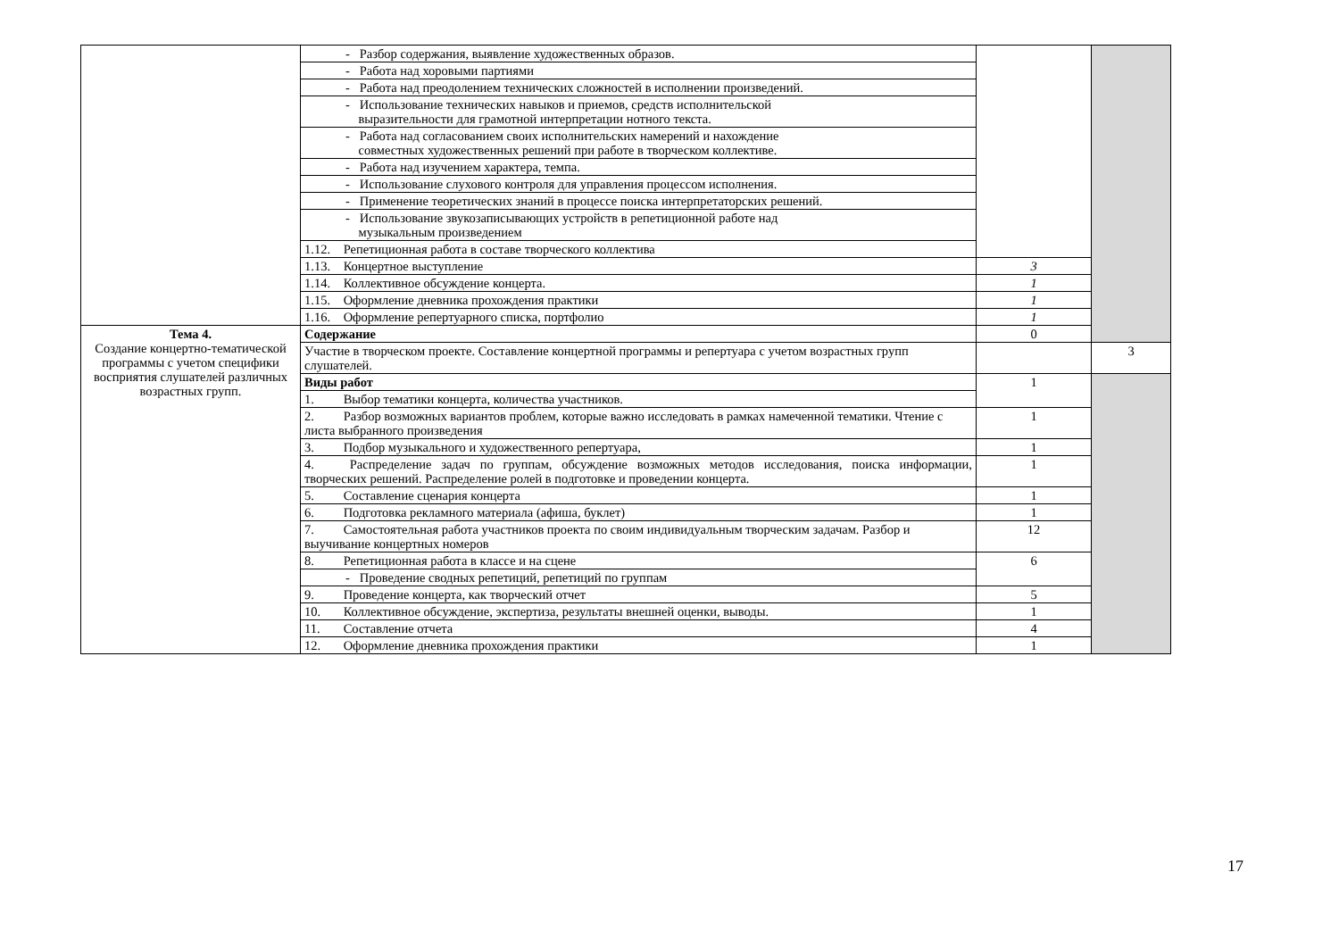| | - Разбор содержания, выявление художественных образов. | | |
| | - Работа над хоровыми партиями | | |
| | - Работа над преодолением технических сложностей в исполнении произведений. | | |
| | - Использование технических навыков и приемов, средств исполнительской выразительности для грамотной интерпретации нотного текста. | | |
| | - Работа над согласованием своих исполнительских намерений и нахождение совместных художественных решений при работе в творческом коллективе. | | |
| | - Работа над изучением характера, темпа. | | |
| | - Использование слухового контроля для управления процессом исполнения. | | |
| | - Применение теоретических знаний в процессе поиска интерпретаторских решений. | | |
| | - Использование звукозаписывающих устройств в репетиционной работе над музыкальным произведением | | |
| | 1.12. Репетиционная работа в составе творческого коллектива | | |
| | 1.13. Концертное выступление | 3 | |
| | 1.14. Коллективное обсуждение концерта. | 1 | |
| | 1.15. Оформление дневника прохождения практики | 1 | |
| | 1.16. Оформление репертуарного списка, портфолио | 1 | |
| Тема 4. Создание концертно-тематической программы с учетом специфики восприятия слушателей различных возрастных групп. | Содержание | 0 | |
| | Участие в творческом проекте. Составление концертной программы и репертуара с учетом возрастных групп слушателей. | | 3 |
| | Виды работ | 1 | |
| | 1. Выбор тематики концерта, количества участников. | | |
| | 2. Разбор возможных вариантов проблем, которые важно исследовать в рамках намеченной тематики. Чтение с листа выбранного произведения | 1 | |
| | 3. Подбор музыкального и художественного репертуара, | 1 | |
| | 4. Распределение задач по группам, обсуждение возможных методов исследования, поиска информации, творческих решений. Распределение ролей в подготовке и проведении концерта. | 1 | |
| | 5. Составление сценария концерта | 1 | |
| | 6. Подготовка рекламного материала (афиша, буклет) | 1 | |
| | 7. Самостоятельная работа участников проекта по своим индивидуальным творческим задачам. Разбор и выучивание концертных номеров | 12 | |
| | 8. Репетиционная работа в классе и на сцене | 6 | |
| | - Проведение сводных репетиций, репетиций по группам | | |
| | 9. Проведение концерта, как творческий отчет | 5 | |
| | 10. Коллективное обсуждение, экспертиза, результаты внешней оценки, выводы. | 1 | |
| | 11. Составление отчета | 4 | |
| | 12. Оформление дневника прохождения практики | 1 | |
17